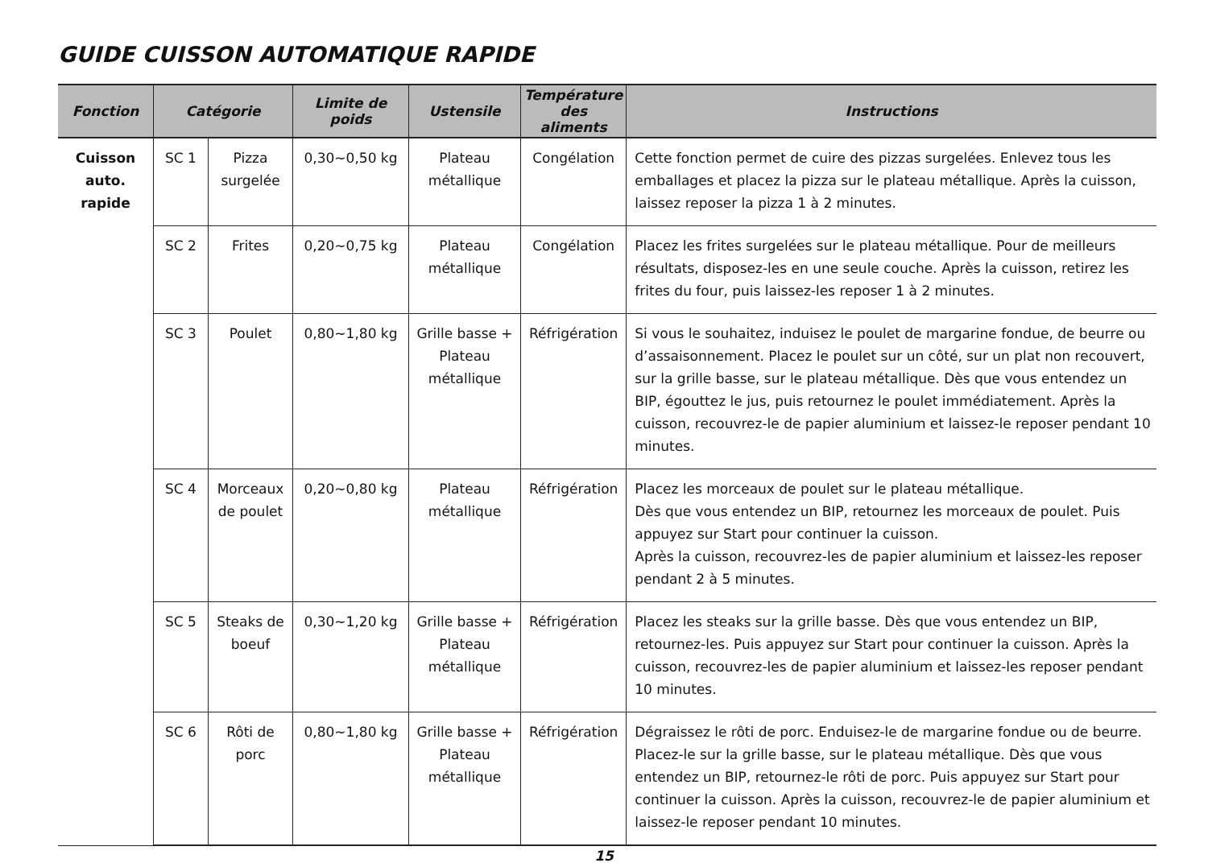GUIDE CUISSON AUTOMATIQUE RAPIDE
| Fonction | Catégorie | | Limite de poids | Ustensile | Température des aliments | Instructions |
| --- | --- | --- | --- | --- | --- | --- |
| Cuisson auto. rapide | SC 1 | Pizza surgelée | 0,30~0,50 kg | Plateau métallique | Congélation | Cette fonction permet de cuire des pizzas surgelées. Enlevez tous les emballages et placez la pizza sur le plateau métallique. Après la cuisson, laissez reposer la pizza 1 à 2 minutes. |
| | SC 2 | Frites | 0,20~0,75 kg | Plateau métallique | Congélation | Placez les frites surgelées sur le plateau métallique. Pour de meilleurs résultats, disposez-les en une seule couche. Après la cuisson, retirez les frites du four, puis laissez-les reposer 1 à 2 minutes. |
| | SC 3 | Poulet | 0,80~1,80 kg | Grille basse + Plateau métallique | Réfrigération | Si vous le souhaitez, induisez le poulet de margarine fondue, de beurre ou d’assaisonnement. Placez le poulet sur un côté, sur un plat non recouvert, sur la grille basse, sur le plateau métallique. Dès que vous entendez un BIP, égouttez le jus, puis retournez le poulet immédiatement. Après la cuisson, recouvrez-le de papier aluminium et laissez-le reposer pendant 10 minutes. |
| | SC 4 | Morceaux de poulet | 0,20~0,80 kg | Plateau métallique | Réfrigération | Placez les morceaux de poulet sur le plateau métallique. Dès que vous entendez un BIP, retournez les morceaux de poulet. Puis appuyez sur Start pour continuer la cuisson. Après la cuisson, recouvrez-les de papier aluminium et laissez-les reposer pendant 2 à 5 minutes. |
| | SC 5 | Steaks de boeuf | 0,30~1,20 kg | Grille basse + Plateau métallique | Réfrigération | Placez les steaks sur la grille basse. Dès que vous entendez un BIP, retournez-les. Puis appuyez sur Start pour continuer la cuisson. Après la cuisson, recouvrez-les de papier aluminium et laissez-les reposer pendant 10 minutes. |
| | SC 6 | Rôti de porc | 0,80~1,80 kg | Grille basse + Plateau métallique | Réfrigération | Dégraissez le rôti de porc. Enduisez-le de margarine fondue ou de beurre. Placez-le sur la grille basse, sur le plateau métallique. Dès que vous entendez un BIP, retournez-le rôti de porc. Puis appuyez sur Start pour continuer la cuisson. Après la cuisson, recouvrez-le de papier aluminium et laissez-le reposer pendant 10 minutes. |
15